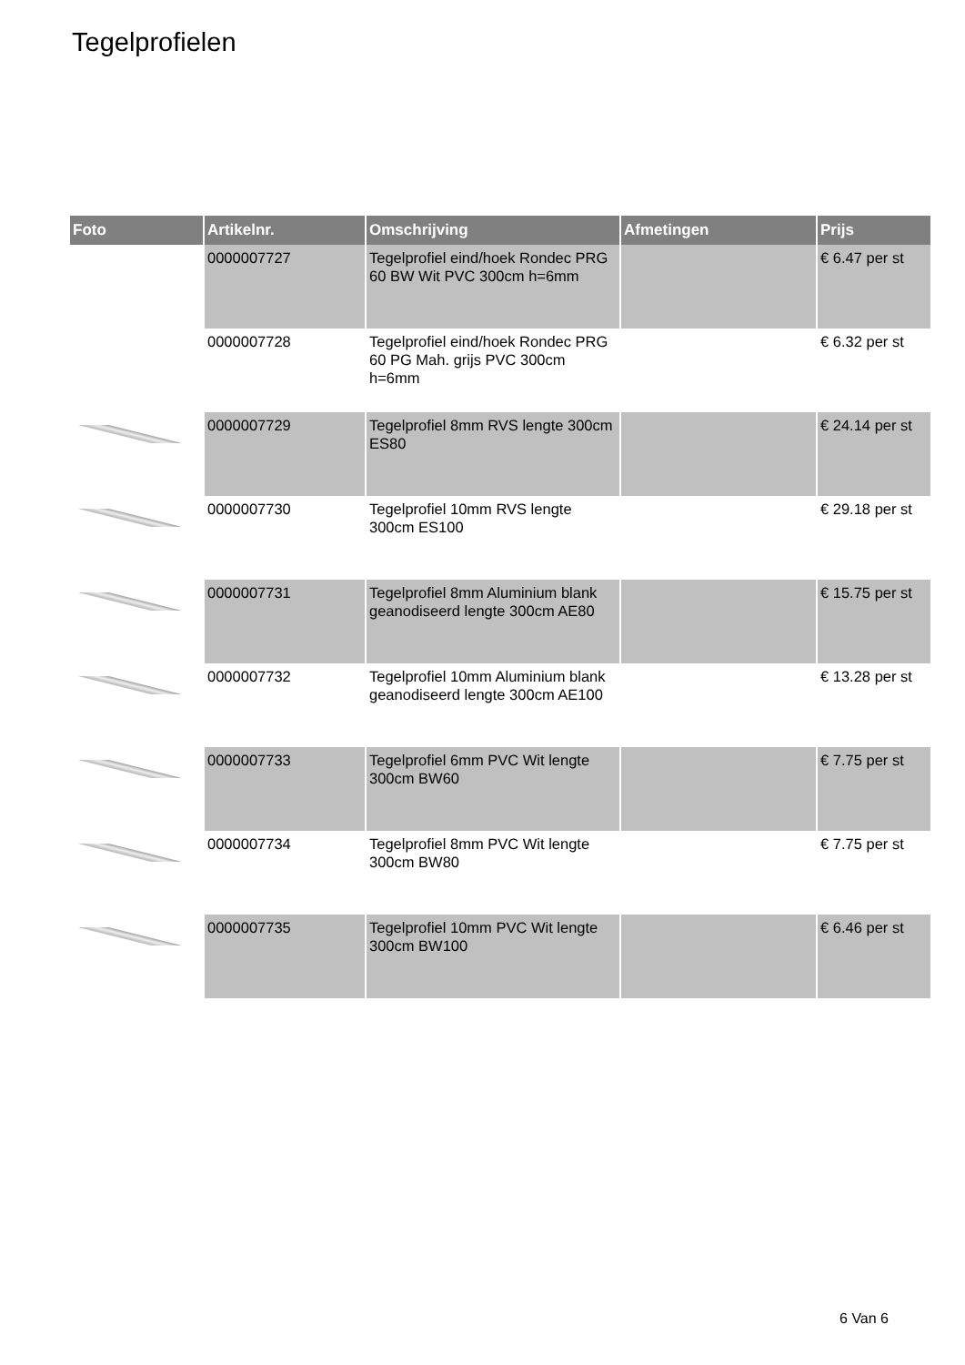Tegelprofielen
| Foto | Artikelnr. | Omschrijving | Afmetingen | Prijs |
| --- | --- | --- | --- | --- |
| | 0000007727 | Tegelprofiel eind/hoek Rondec PRG 60 BW Wit PVC 300cm h=6mm | | € 6.47 per st |
| | 0000007728 | Tegelprofiel eind/hoek Rondec PRG 60 PG Mah. grijs PVC 300cm h=6mm | | € 6.32 per st |
| | 0000007729 | Tegelprofiel 8mm RVS lengte 300cm ES80 | | € 24.14 per st |
| | 0000007730 | Tegelprofiel 10mm RVS lengte 300cm ES100 | | € 29.18 per st |
| | 0000007731 | Tegelprofiel 8mm Aluminium blank geanodiseerd lengte 300cm AE80 | | € 15.75 per st |
| | 0000007732 | Tegelprofiel 10mm Aluminium blank geanodiseerd lengte 300cm AE100 | | € 13.28 per st |
| | 0000007733 | Tegelprofiel 6mm PVC Wit lengte 300cm BW60 | | € 7.75 per st |
| | 0000007734 | Tegelprofiel 8mm PVC Wit lengte 300cm BW80 | | € 7.75 per st |
| | 0000007735 | Tegelprofiel 10mm PVC Wit lengte 300cm BW100 | | € 6.46 per st |
6 Van 6